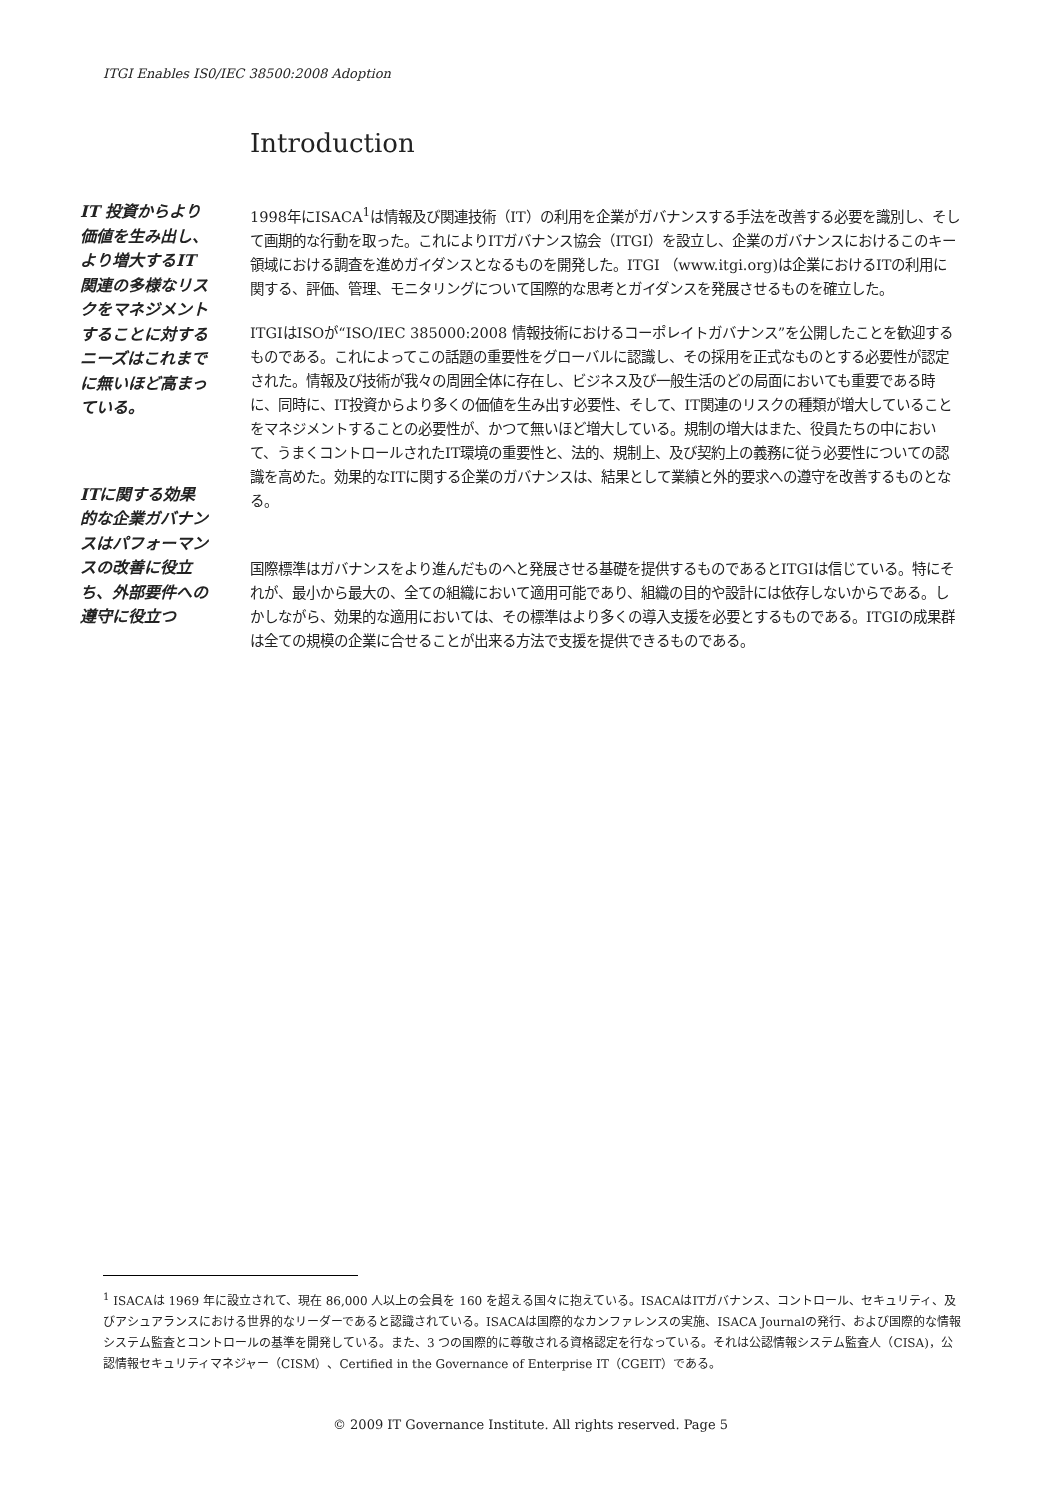ITGI Enables IS0/IEC 38500:2008 Adoption
Introduction
IT 投資からより価値を生み出し、より増大するIT 関連の多様なリスクをマネジメントすることに対するニーズはこれまでに無いほど高まっている。
ITに関する効果的な企業ガバナンスはパフォーマンスの改善に役立ち、外部要件への遵守に役立つ
1998年にISACA<sup>1</sup>は情報及び関連技術（IT）の利用を企業がガバナンスする手法を改善する必要を識別し、そして画期的な行動を取った。これによりITガバナンス協会（ITGI）を設立し、企業のガバナンスにおけるこのキー領域における調査を進めガイダンスとなるものを開発した。ITGI （www.itgi.org)は企業におけるITの利用に関する、評価、管理、モニタリングについて国際的な思考とガイダンスを発展させるものを確立した。
ITGIはISOが“ISO/IEC 385000:2008 情報技術におけるコーポレイトガバナンス”を公開したことを歓迎するものである。これによってこの話題の重要性をグローバルに認識し、その採用を正式なものとする必要性が認定された。情報及び技術が我々の周囲全体に存在し、ビジネス及び一般生活のどの局面においても重要である時に、同時に、IT投資からより多くの価値を生み出す必要性、そして、IT関連のリスクの種類が増大していることをマネジメントすることの必要性が、かつて無いほど増大している。規制の増大はまた、役員たちの中において、うまくコントロールされたIT環境の重要性と、法的、規制上、及び契約上の義務に従う必要性についての認識を高めた。効果的なITに関する企業のガバナンスは、結果として業績と外的要求への遵守を改善するものとなる。
国際標準はガバナンスをより進んだものへと発展させる基礎を提供するものであるとITGIは信じている。特にそれが、最小から最大の、全ての組織において適用可能であり、組織の目的や設計には依存しないからである。しかしながら、効果的な適用においては、その標準はより多くの導入支援を必要とするものである。ITGIの成果群は全ての規模の企業に合せることが出来る方法で支援を提供できるものである。
<sup>1</sup> ISACAは 1969 年に設立されて、現在 86,000 人以上の会員を 160 を超える国々に抱えている。ISACAはITガバナンス、コントロール、セキュリティ、及びアシュアランスにおける世界的なリーダーであると認識されている。ISACAは国際的なカンファレンスの実施、ISACA Journalの発行、および国際的な情報システム監査とコントロールの基準を開発している。また、3 つの国際的に尊敬される資格認定を行なっている。それは公認情報システム監査人（CISA)，公認情報セキュリティマネジャー（CISM）、Certified in the Governance of Enterprise IT（CGEIT）である。
© 2009 IT Governance Institute. All rights reserved. Page 5